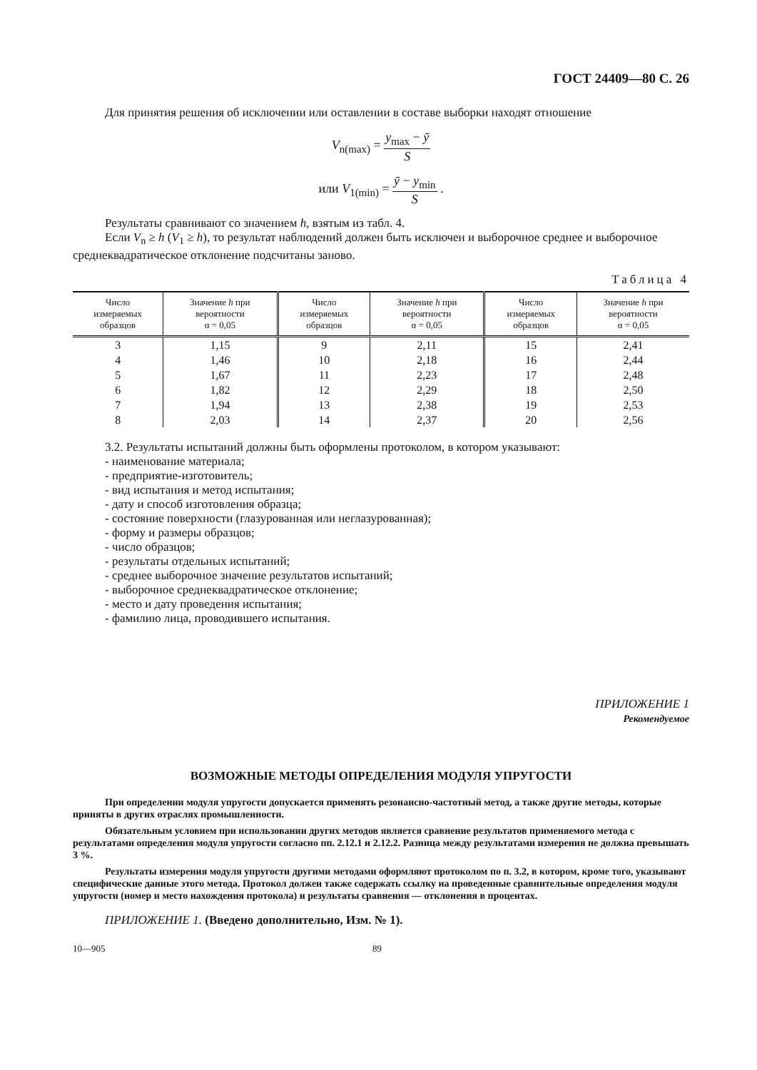ГОСТ 24409—80 С. 26
Для принятия решения об исключении или оставлении в составе выборки находят отношение
V<sub>n(max)</sub> = y<sub>max</sub> − ȳ S
или V<sub>1(min)</sub> = ȳ − y<sub>min</sub> S .
Результаты сравнивают со значением h, взятым из табл. 4.
Если V<sub>n</sub> ≥ h (V<sub>1</sub> ≥ h), то результат наблюдений должен быть исключен и выборочное среднее и выборочное среднеквадратическое отклонение подсчитаны заново.
Таблица 4
| Число измеряемых образцов | Значение h при вероятности α = 0,05 | Число измеряемых образцов | Значение h при вероятности α = 0,05 | Число измеряемых образцов | Значение h при вероятности α = 0,05 |
| --- | --- | --- | --- | --- | --- |
| 3 | 1,15 | 9 | 2,11 | 15 | 2,41 |
| 4 | 1,46 | 10 | 2,18 | 16 | 2,44 |
| 5 | 1,67 | 11 | 2,23 | 17 | 2,48 |
| 6 | 1,82 | 12 | 2,29 | 18 | 2,50 |
| 7 | 1,94 | 13 | 2,38 | 19 | 2,53 |
| 8 | 2,03 | 14 | 2,37 | 20 | 2,56 |
3.2. Результаты испытаний должны быть оформлены протоколом, в котором указывают:
- наименование материала;
- предприятие-изготовитель;
- вид испытания и метод испытания;
- дату и способ изготовления образца;
- состояние поверхности (глазурованная или неглазурованная);
- форму и размеры образцов;
- число образцов;
- результаты отдельных испытаний;
- среднее выборочное значение результатов испытаний;
- выборочное среднеквадратическое отклонение;
- место и дату проведения испытания;
- фамилию лица, проводившего испытания.
ПРИЛОЖЕНИЕ 1
Рекомендуемое
ВОЗМОЖНЫЕ МЕТОДЫ ОПРЕДЕЛЕНИЯ МОДУЛЯ УПРУГОСТИ
При определении модуля упругости допускается применять резонансно-частотный метод, а также другие методы, которые приняты в других отраслях промышленности.
Обязательным условием при использовании других методов является сравнение результатов применяемого метода с результатами определения модуля упругости согласно пп. 2.12.1 и 2.12.2. Разница между результатами измерения не должна превышать 3 %.
Результаты измерения модуля упругости другими методами оформляют протоколом по п. 3.2, в котором, кроме того, указывают специфические данные этого метода. Протокол должен также содержать ссылку на проведенные сравнительные определения модуля упругости (номер и место нахождения протокола) и результаты сравнения — отклонения в процентах.
ПРИЛОЖЕНИЕ 1. (Введено дополнительно, Изм. № 1).
10—905 89